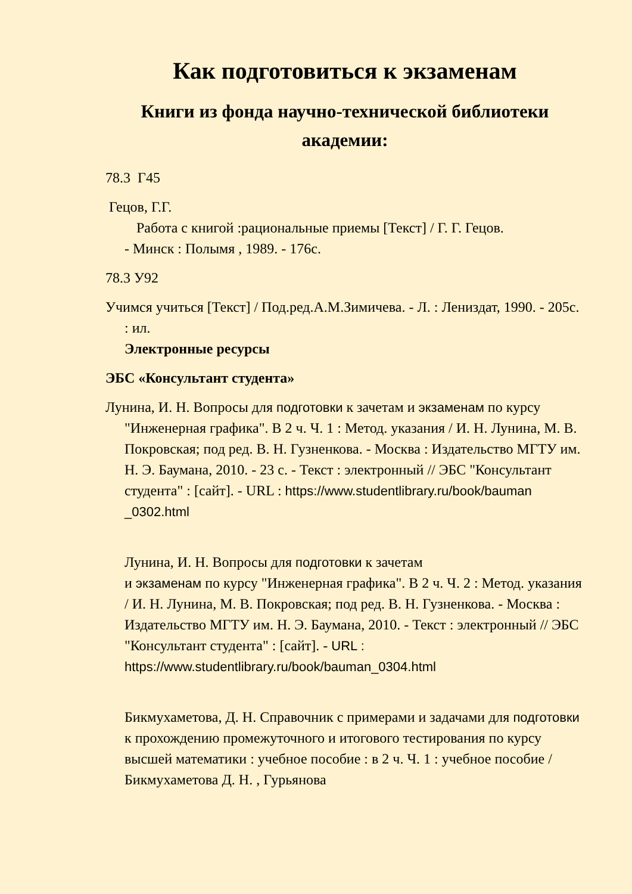Как подготовиться к экзаменам
Книги из фонда научно-технической библиотеки академии:
78.3 Г45
Гецов, Г.Г.
Работа с книгой :рациональные приемы [Текст] / Г. Г. Гецов.
- Минск : Полымя , 1989. - 176с.
78.3 У92
Учимся учиться [Текст] / Под.ред.А.М.Зимичева. - Л. : Лениздат, 1990. - 205с. : ил.
Электронные ресурсы
ЭБС «Консультант студента»
Лунина, И. Н. Вопросы для подготовки к зачетам и экзаменам по курсу "Инженерная графика". В 2 ч. Ч. 1 : Метод. указания / И. Н. Лунина, М. В. Покровская; под ред. В. Н. Гузненкова. - Москва : Издательство МГТУ им. Н. Э. Баумана, 2010. - 23 с. - Текст : электронный // ЭБС "Консультант студента" : [сайт]. - URL : https://www.studentlibrary.ru/book/bauman _0302.html
Лунина, И. Н. Вопросы для подготовки к зачетам
и экзаменам по курсу "Инженерная графика". В 2 ч. Ч. 2 : Метод. указания / И. Н. Лунина, М. В. Покровская; под ред. В. Н. Гузненкова. - Москва : Издательство МГТУ им. Н. Э. Баумана, 2010. - Текст : электронный // ЭБС "Консультант студента" : [сайт]. - URL :
https://www.studentlibrary.ru/book/bauman_0304.html
Бикмухаметова, Д. Н. Справочник с примерами и задачами для подготовки к прохождению промежуточного и итогового тестирования по курсу высшей математики : учебное пособие : в 2 ч. Ч. 1 : учебное пособие / Бикмухаметова Д. Н. , Гурьянова